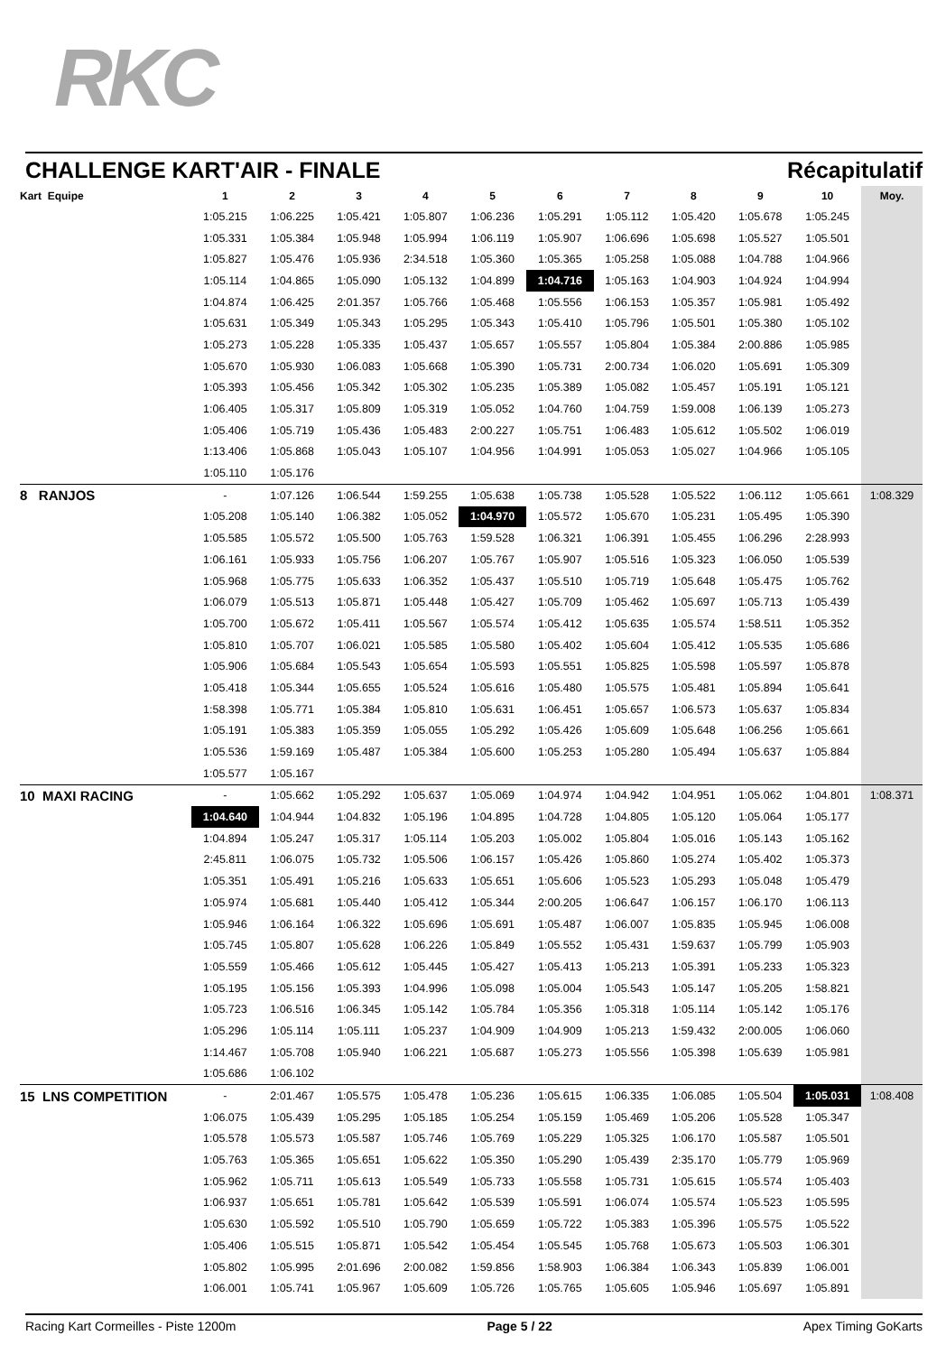RKC
CHALLENGE KART'AIR - FINALE Récapitulatif
| Kart Equipe | 1 | 2 | 3 | 4 | 5 | 6 | 7 | 8 | 9 | 10 | Moy. |
| --- | --- | --- | --- | --- | --- | --- | --- | --- | --- | --- | --- |
| | 1:05.215 | 1:06.225 | 1:05.421 | 1:05.807 | 1:06.236 | 1:05.291 | 1:05.112 | 1:05.420 | 1:05.678 | 1:05.245 | |
| | 1:05.331 | 1:05.384 | 1:05.948 | 1:05.994 | 1:06.119 | 1:05.907 | 1:06.696 | 1:05.698 | 1:05.527 | 1:05.501 | |
| | 1:05.827 | 1:05.476 | 1:05.936 | 2:34.518 | 1:05.360 | 1:05.365 | 1:05.258 | 1:05.088 | 1:04.788 | 1:04.966 | |
| | 1:05.114 | 1:04.865 | 1:05.090 | 1:05.132 | 1:04.899 | 1:04.716 | 1:05.163 | 1:04.903 | 1:04.924 | 1:04.994 | |
| | 1:04.874 | 1:06.425 | 2:01.357 | 1:05.766 | 1:05.468 | 1:05.556 | 1:06.153 | 1:05.357 | 1:05.981 | 1:05.492 | |
| | 1:05.631 | 1:05.349 | 1:05.343 | 1:05.295 | 1:05.343 | 1:05.410 | 1:05.796 | 1:05.501 | 1:05.380 | 1:05.102 | |
| | 1:05.273 | 1:05.228 | 1:05.335 | 1:05.437 | 1:05.657 | 1:05.557 | 1:05.804 | 1:05.384 | 2:00.886 | 1:05.985 | |
| | 1:05.670 | 1:05.930 | 1:06.083 | 1:05.668 | 1:05.390 | 1:05.731 | 2:00.734 | 1:06.020 | 1:05.691 | 1:05.309 | |
| | 1:05.393 | 1:05.456 | 1:05.342 | 1:05.302 | 1:05.235 | 1:05.389 | 1:05.082 | 1:05.457 | 1:05.191 | 1:05.121 | |
| | 1:06.405 | 1:05.317 | 1:05.809 | 1:05.319 | 1:05.052 | 1:04.760 | 1:04.759 | 1:59.008 | 1:06.139 | 1:05.273 | |
| | 1:05.406 | 1:05.719 | 1:05.436 | 1:05.483 | 2:00.227 | 1:05.751 | 1:06.483 | 1:05.612 | 1:05.502 | 1:06.019 | |
| | 1:13.406 | 1:05.868 | 1:05.043 | 1:05.107 | 1:04.956 | 1:04.991 | 1:05.053 | 1:05.027 | 1:04.966 | 1:05.105 | |
| | 1:05.110 | 1:05.176 | | | | | | | | | |
| 8 RANJOS | - | 1:07.126 | 1:06.544 | 1:59.255 | 1:05.638 | 1:05.738 | 1:05.528 | 1:05.522 | 1:06.112 | 1:05.661 | 1:08.329 |
| | 1:05.208 | 1:05.140 | 1:06.382 | 1:05.052 | 1:04.970 | 1:05.572 | 1:05.670 | 1:05.231 | 1:05.495 | 1:05.390 | |
| | 1:05.585 | 1:05.572 | 1:05.500 | 1:05.763 | 1:59.528 | 1:06.321 | 1:06.391 | 1:05.455 | 1:06.296 | 2:28.993 | |
| | 1:06.161 | 1:05.933 | 1:05.756 | 1:06.207 | 1:05.767 | 1:05.907 | 1:05.516 | 1:05.323 | 1:06.050 | 1:05.539 | |
| | 1:05.968 | 1:05.775 | 1:05.633 | 1:06.352 | 1:05.437 | 1:05.510 | 1:05.719 | 1:05.648 | 1:05.475 | 1:05.762 | |
| | 1:06.079 | 1:05.513 | 1:05.871 | 1:05.448 | 1:05.427 | 1:05.709 | 1:05.462 | 1:05.697 | 1:05.713 | 1:05.439 | |
| | 1:05.700 | 1:05.672 | 1:05.411 | 1:05.567 | 1:05.574 | 1:05.412 | 1:05.635 | 1:05.574 | 1:58.511 | 1:05.352 | |
| | 1:05.810 | 1:05.707 | 1:06.021 | 1:05.585 | 1:05.580 | 1:05.402 | 1:05.604 | 1:05.412 | 1:05.535 | 1:05.686 | |
| | 1:05.906 | 1:05.684 | 1:05.543 | 1:05.654 | 1:05.593 | 1:05.551 | 1:05.825 | 1:05.598 | 1:05.597 | 1:05.878 | |
| | 1:05.418 | 1:05.344 | 1:05.655 | 1:05.524 | 1:05.616 | 1:05.480 | 1:05.575 | 1:05.481 | 1:05.894 | 1:05.641 | |
| | 1:58.398 | 1:05.771 | 1:05.384 | 1:05.810 | 1:05.631 | 1:06.451 | 1:05.657 | 1:06.573 | 1:05.637 | 1:05.834 | |
| | 1:05.191 | 1:05.383 | 1:05.359 | 1:05.055 | 1:05.292 | 1:05.426 | 1:05.609 | 1:05.648 | 1:06.256 | 1:05.661 | |
| | 1:05.536 | 1:59.169 | 1:05.487 | 1:05.384 | 1:05.600 | 1:05.253 | 1:05.280 | 1:05.494 | 1:05.637 | 1:05.884 | |
| | 1:05.577 | 1:05.167 | | | | | | | | | |
| 10 MAXI RACING | - | 1:05.662 | 1:05.292 | 1:05.637 | 1:05.069 | 1:04.974 | 1:04.942 | 1:04.951 | 1:05.062 | 1:04.801 | 1:08.371 |
| | 1:04.640 | 1:04.944 | 1:04.832 | 1:05.196 | 1:04.895 | 1:04.728 | 1:04.805 | 1:05.120 | 1:05.064 | 1:05.177 | |
| | 1:04.894 | 1:05.247 | 1:05.317 | 1:05.114 | 1:05.203 | 1:05.002 | 1:05.804 | 1:05.016 | 1:05.143 | 1:05.162 | |
| | 2:45.811 | 1:06.075 | 1:05.732 | 1:05.506 | 1:06.157 | 1:05.426 | 1:05.860 | 1:05.274 | 1:05.402 | 1:05.373 | |
| | 1:05.351 | 1:05.491 | 1:05.216 | 1:05.633 | 1:05.651 | 1:05.606 | 1:05.523 | 1:05.293 | 1:05.048 | 1:05.479 | |
| | 1:05.974 | 1:05.681 | 1:05.440 | 1:05.412 | 1:05.344 | 2:00.205 | 1:06.647 | 1:06.157 | 1:06.170 | 1:06.113 | |
| | 1:05.946 | 1:06.164 | 1:06.322 | 1:05.696 | 1:05.691 | 1:05.487 | 1:06.007 | 1:05.835 | 1:05.945 | 1:06.008 | |
| | 1:05.745 | 1:05.807 | 1:05.628 | 1:06.226 | 1:05.849 | 1:05.552 | 1:05.431 | 1:59.637 | 1:05.799 | 1:05.903 | |
| | 1:05.559 | 1:05.466 | 1:05.612 | 1:05.445 | 1:05.427 | 1:05.413 | 1:05.213 | 1:05.391 | 1:05.233 | 1:05.323 | |
| | 1:05.195 | 1:05.156 | 1:05.393 | 1:04.996 | 1:05.098 | 1:05.004 | 1:05.543 | 1:05.147 | 1:05.205 | 1:58.821 | |
| | 1:05.723 | 1:06.516 | 1:06.345 | 1:05.142 | 1:05.784 | 1:05.356 | 1:05.318 | 1:05.114 | 1:05.142 | 1:05.176 | |
| | 1:05.296 | 1:05.114 | 1:05.111 | 1:05.237 | 1:04.909 | 1:04.909 | 1:05.213 | 1:59.432 | 2:00.005 | 1:06.060 | |
| | 1:14.467 | 1:05.708 | 1:05.940 | 1:06.221 | 1:05.687 | 1:05.273 | 1:05.556 | 1:05.398 | 1:05.639 | 1:05.981 | |
| | 1:05.686 | 1:06.102 | | | | | | | | | |
| 15 LNS COMPETITION | - | 2:01.467 | 1:05.575 | 1:05.478 | 1:05.236 | 1:05.615 | 1:06.335 | 1:06.085 | 1:05.504 | 1:05.031 | 1:08.408 |
| | 1:06.075 | 1:05.439 | 1:05.295 | 1:05.185 | 1:05.254 | 1:05.159 | 1:05.469 | 1:05.206 | 1:05.528 | 1:05.347 | |
| | 1:05.578 | 1:05.573 | 1:05.587 | 1:05.746 | 1:05.769 | 1:05.229 | 1:05.325 | 1:06.170 | 1:05.587 | 1:05.501 | |
| | 1:05.763 | 1:05.365 | 1:05.651 | 1:05.622 | 1:05.350 | 1:05.290 | 1:05.439 | 2:35.170 | 1:05.779 | 1:05.969 | |
| | 1:05.962 | 1:05.711 | 1:05.613 | 1:05.549 | 1:05.733 | 1:05.558 | 1:05.731 | 1:05.615 | 1:05.574 | 1:05.403 | |
| | 1:06.937 | 1:05.651 | 1:05.781 | 1:05.642 | 1:05.539 | 1:05.591 | 1:06.074 | 1:05.574 | 1:05.523 | 1:05.595 | |
| | 1:05.630 | 1:05.592 | 1:05.510 | 1:05.790 | 1:05.659 | 1:05.722 | 1:05.383 | 1:05.396 | 1:05.575 | 1:05.522 | |
| | 1:05.406 | 1:05.515 | 1:05.871 | 1:05.542 | 1:05.454 | 1:05.545 | 1:05.768 | 1:05.673 | 1:05.503 | 1:06.301 | |
| | 1:05.802 | 1:05.995 | 2:01.696 | 2:00.082 | 1:59.856 | 1:58.903 | 1:06.384 | 1:06.343 | 1:05.839 | 1:06.001 | |
| | 1:06.001 | 1:05.741 | 1:05.967 | 1:05.609 | 1:05.726 | 1:05.765 | 1:05.605 | 1:05.946 | 1:05.697 | 1:05.891 | |
Racing Kart Cormeilles - Piste 1200m Page 5 / 22 Apex Timing GoKarts